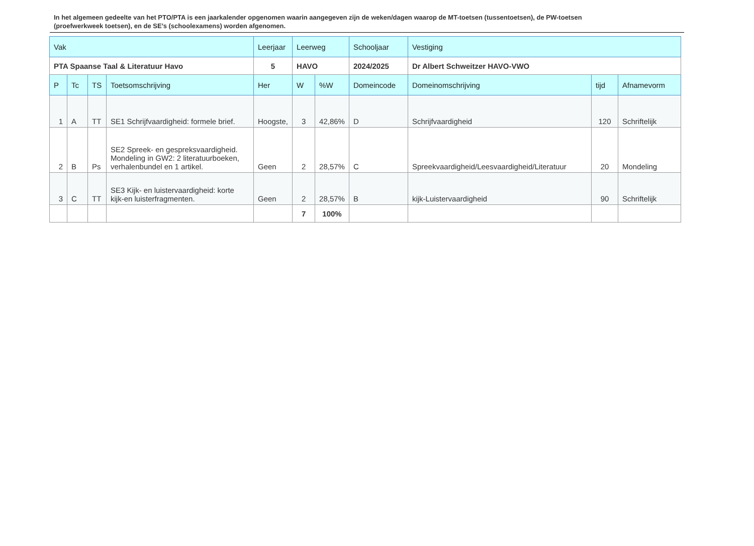In het algemeen gedeelte van het PTO/PTA is een jaarkalender opgenomen waarin aangegeven zijn de weken/dagen waarop de MT-toetsen (tussentoetsen), de PW-toetsen (proefwerkweek toetsen), en de SE’s (schoolexamens) worden afgenomen.
| Vak | | | | Leerjaar | Leerweg | | Schooljaar | Vestiging | | |
| PTA Spaanse Taal & Literatuur Havo | | | | 5 | HAVO | | 2024/2025 | Dr Albert Schweitzer HAVO-VWO | | |
| P | Tc | TS | Toetsomschrijving | Her | W | %W | Domeincode | Domeinomschrijving | tijd | Afnamevorm |
| 1 | A | TT | SE1 Schrijfvaardigheid: formele brief. | Hoogste, | 3 | 42,86% | D | Schrijfvaardigheid | 120 | Schriftelijk |
| 2 | B | Ps | SE2 Spreek- en gespreksvaardigheid. Mondeling in GW2: 2 literatuurboeken, verhalenbundel en 1 artikel. | Geen | 2 | 28,57% | C | Spreekvaardigheid/Leesvaardigheid/Literatuur | 20 | Mondeling |
| 3 | C | TT | SE3 Kijk- en luistervaardigheid: korte kijk-en luisterfragmenten. | Geen | 2 | 28,57% | B | kijk-Luistervaardigheid | 90 | Schriftelijk |
| | | | | | 7 | 100% | | | | |